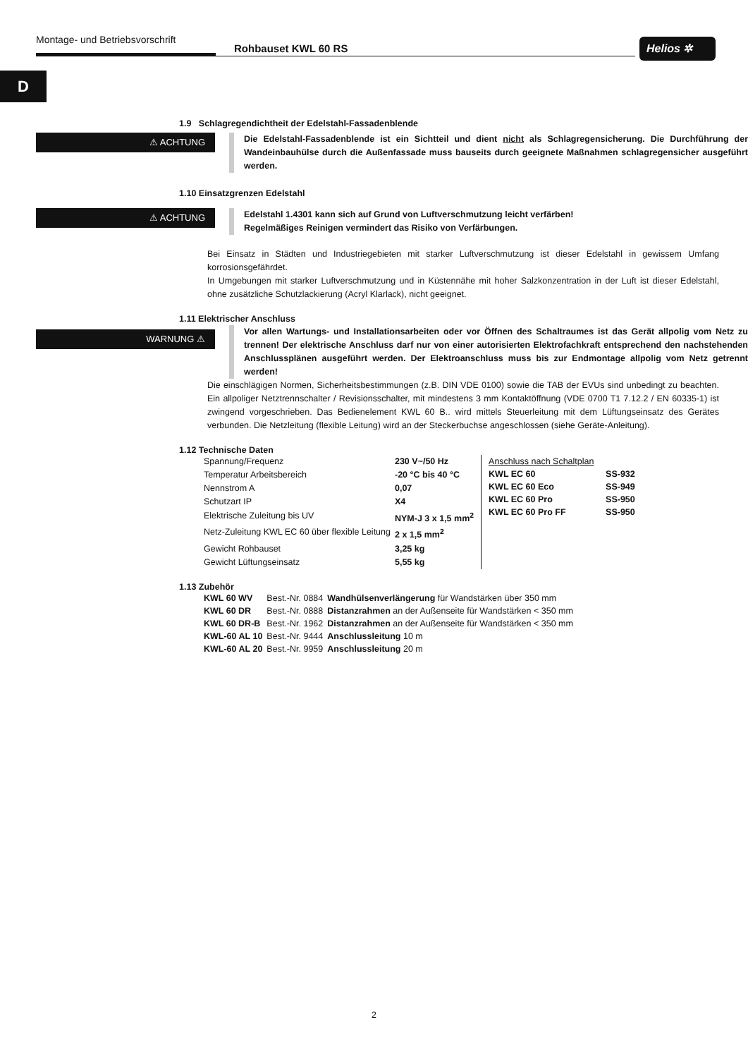Montage- und Betriebsvorschrift
Rohbauset KWL 60 RS Helios ✲
D
1.9 Schlagregendichtheit der Edelstahl-Fassadenblende
⚠ ACHTUNG
Die Edelstahl-Fassadenblende ist ein Sichtteil und dient nicht als Schlagregensicherung. Die Durchführung der Wandeinbauhülse durch die Außenfassade muss bauseits durch geeignete Maßnahmen schlagregensicher ausgeführt werden.
1.10 Einsatzgrenzen Edelstahl
⚠ ACHTUNG
Edelstahl 1.4301 kann sich auf Grund von Luftverschmutzung leicht verfärben!
Regelmäßiges Reinigen vermindert das Risiko von Verfärbungen.
Bei Einsatz in Städten und Industriegebieten mit starker Luftverschmutzung ist dieser Edelstahl in gewissem Umfang korrosionsgefährdet.
In Umgebungen mit starker Luftverschmutzung und in Küstennähe mit hoher Salzkonzentration in der Luft ist dieser Edelstahl, ohne zusätzliche Schutzlackierung (Acryl Klarlack), nicht geeignet.
1.11 Elektrischer Anschluss
WARNUNG ⚠
Vor allen Wartungs- und Installationsarbeiten oder vor Öffnen des Schaltraumes ist das Gerät allpolig vom Netz zu trennen! Der elektrische Anschluss darf nur von einer autorisierten Elektrofachkraft entsprechend den nachstehenden Anschlussplänen ausgeführt werden. Der Elektroanschluss muss bis zur Endmontage allpolig vom Netz getrennt werden!
Die einschlägigen Normen, Sicherheitsbestimmungen (z.B. DIN VDE 0100) sowie die TAB der EVUs sind unbedingt zu beachten. Ein allpoliger Netztrennschalter / Revisionsschalter, mit mindestens 3 mm Kontaktöffnung (VDE 0700 T1 7.12.2 / EN 60335-1) ist zwingend vorgeschrieben. Das Bedienelement KWL 60 B.. wird mittels Steuerleitung mit dem Lüftungseinsatz des Gerätes verbunden. Die Netzleitung (flexible Leitung) wird an der Steckerbuchse angeschlossen (siehe Geräte-Anleitung).
1.12 Technische Daten
| Spannung/Frequenz | 230 V~/50 Hz |
| Temperatur Arbeitsbereich | -20 °C bis 40 °C |
| Nennstrom A | 0,07 |
| Schutzart IP | X4 |
| Elektrische Zuleitung bis UV | NYM-J 3 x 1,5 mm<sup>2</sup> |
| Netz-Zuleitung KWL EC 60 über flexible Leitung | 2 x 1,5 mm<sup>2</sup> |
| Gewicht Rohbauset | 3,25 kg |
| Gewicht Lüftungseinsatz | 5,55 kg |
| Anschluss nach Schaltplan | |
| KWL EC 60 | SS-932 |
| KWL EC 60 Eco | SS-949 |
| KWL EC 60 Pro | SS-950 |
| KWL EC 60 Pro FF | SS-950 |
1.13 Zubehör
| KWL 60 WV | Best.-Nr. 0884 | Wandhülsenverlängerung für Wandstärken über 350 mm |
| KWL 60 DR | Best.-Nr. 0888 | Distanzrahmen an der Außenseite für Wandstärken < 350 mm |
| KWL 60 DR-B | Best.-Nr. 1962 | Distanzrahmen an der Außenseite für Wandstärken < 350 mm |
| KWL-60 AL 10 | Best.-Nr. 9444 | Anschlussleitung 10 m |
| KWL-60 AL 20 | Best.-Nr. 9959 | Anschlussleitung 20 m |
2